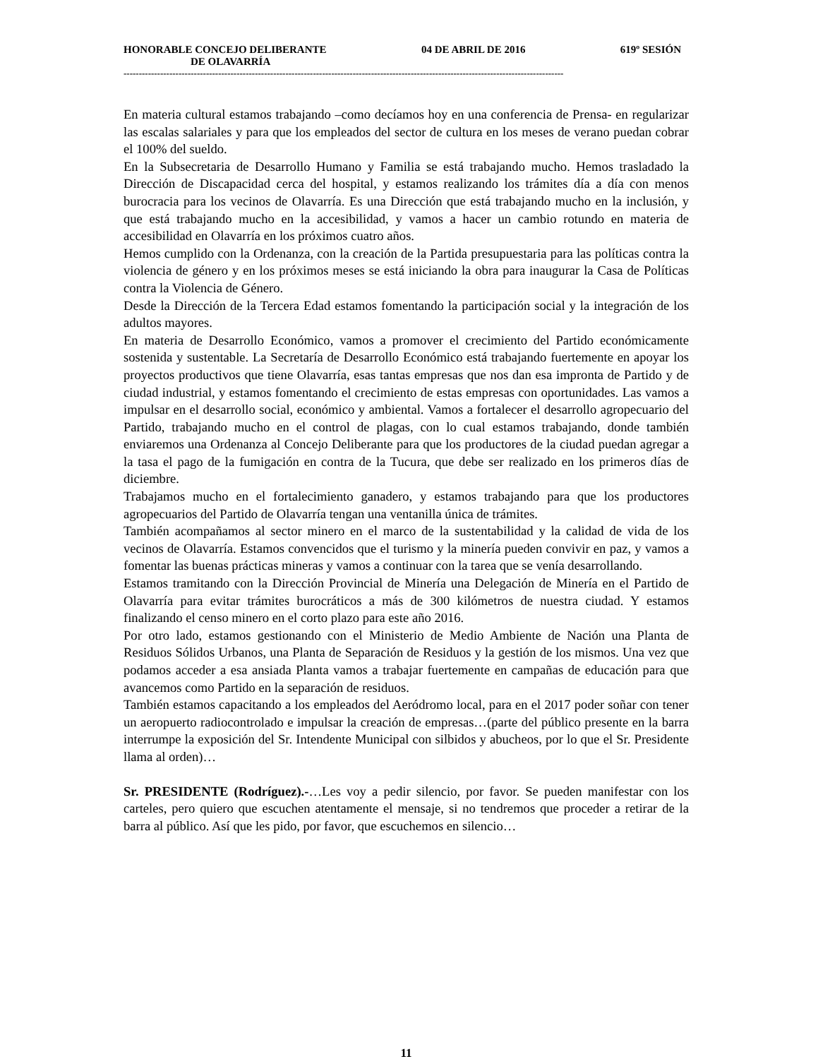HONORABLE CONCEJO DELIBERANTE 04 DE ABRIL DE 2016 619º SESIÓN
DE OLAVARRÍA
------------------------------------------------------------------------------------------------------------------------------------------------
En materia cultural estamos trabajando –como decíamos hoy en una conferencia de Prensa- en regularizar las escalas salariales y para que los empleados del sector de cultura en los meses de verano puedan cobrar el 100% del sueldo.
En la Subsecretaria de Desarrollo Humano y Familia se está trabajando mucho. Hemos trasladado la Dirección de Discapacidad cerca del hospital, y estamos realizando los trámites día a día con menos burocracia para los vecinos de Olavarría. Es una Dirección que está trabajando mucho en la inclusión, y que está trabajando mucho en la accesibilidad, y vamos a hacer un cambio rotundo en materia de accesibilidad en Olavarría en los próximos cuatro años.
Hemos cumplido con la Ordenanza, con la creación de la Partida presupuestaria para las políticas contra la violencia de género y en los próximos meses se está iniciando la obra para inaugurar la Casa de Políticas contra la Violencia de Género.
Desde la Dirección de la Tercera Edad estamos fomentando la participación social y la integración de los adultos mayores.
En materia de Desarrollo Económico, vamos a promover el crecimiento del Partido económicamente sostenida y sustentable. La Secretaría de Desarrollo Económico está trabajando fuertemente en apoyar los proyectos productivos que tiene Olavarría, esas tantas empresas que nos dan esa impronta de Partido y de ciudad industrial, y estamos fomentando el crecimiento de estas empresas con oportunidades. Las vamos a impulsar en el desarrollo social, económico y ambiental. Vamos a fortalecer el desarrollo agropecuario del Partido, trabajando mucho en el control de plagas, con lo cual estamos trabajando, donde también enviaremos una Ordenanza al Concejo Deliberante para que los productores de la ciudad puedan agregar a la tasa el pago de la fumigación en contra de la Tucura, que debe ser realizado en los primeros días de diciembre.
Trabajamos mucho en el fortalecimiento ganadero, y estamos trabajando para que los productores agropecuarios del Partido de Olavarría tengan una ventanilla única de trámites.
También acompañamos al sector minero en el marco de la sustentabilidad y la calidad de vida de los vecinos de Olavarría. Estamos convencidos que el turismo y la minería pueden convivir en paz, y vamos a fomentar las buenas prácticas mineras y vamos a continuar con la tarea que se venía desarrollando.
Estamos tramitando con la Dirección Provincial de Minería una Delegación de Minería en el Partido de Olavarría para evitar trámites burocráticos a más de 300 kilómetros de nuestra ciudad. Y estamos finalizando el censo minero en el corto plazo para este año 2016.
Por otro lado, estamos gestionando con el Ministerio de Medio Ambiente de Nación una Planta de Residuos Sólidos Urbanos, una Planta de Separación de Residuos y la gestión de los mismos. Una vez que podamos acceder a esa ansiada Planta vamos a trabajar fuertemente en campañas de educación para que avancemos como Partido en la separación de residuos.
También estamos capacitando a los empleados del Aeródromo local, para en el 2017 poder soñar con tener un aeropuerto radiocontrolado e impulsar la creación de empresas…(parte del público presente en la barra interrumpe la exposición del Sr. Intendente Municipal con silbidos y abucheos, por lo que el Sr. Presidente llama al orden)…
Sr. PRESIDENTE (Rodríguez).-…Les voy a pedir silencio, por favor. Se pueden manifestar con los carteles, pero quiero que escuchen atentamente el mensaje, si no tendremos que proceder a retirar de la barra al público. Así que les pido, por favor, que escuchemos en silencio…
11